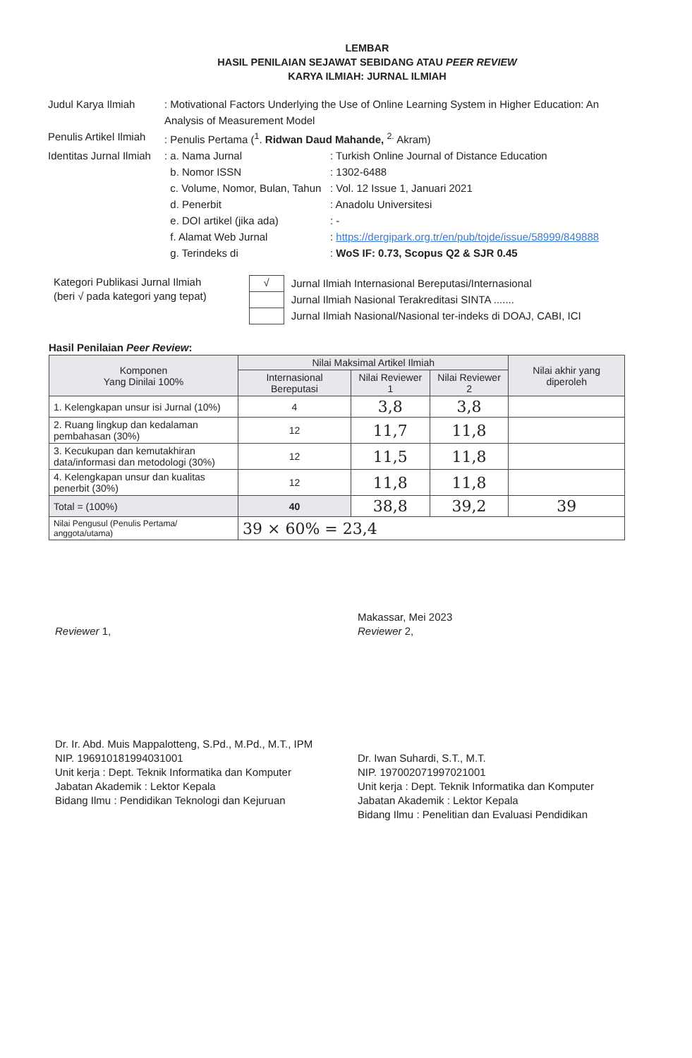LEMBAR
HASIL PENILAIAN SEJAWAT SEBIDANG ATAU PEER REVIEW
KARYA ILMIAH: JURNAL ILMIAH
| Judul Karya Ilmiah | : Motivational Factors Underlying the Use of Online Learning System in Higher Education: An Analysis of Measurement Model | |
| Penulis Artikel Ilmiah | : Penulis Pertama (<sup>1</sup>. Ridwan Daud Mahande, <sup>2.</sup> Akram) | |
| Identitas Jurnal Ilmiah | : a. Nama Jurnal | : Turkish Online Journal of Distance Education |
| | b. Nomor ISSN | : 1302-6488 |
| | c. Volume, Nomor, Bulan, Tahun | : Vol. 12 Issue 1, Januari 2021 |
| | d. Penerbit | : Anadolu Universitesi |
| | e. DOI artikel (jika ada) | : - |
| | f. Alamat Web Jurnal | : https://dergipark.org.tr/en/pub/tojde/issue/58999/849888 |
| | g. Terindeks di | : WoS IF: 0.73, Scopus Q2 & SJR 0.45 |
Kategori Publikasi Jurnal Ilmiah
(beri √ pada kategori yang tepat)
√ Jurnal Ilmiah Internasional Bereputasi/Internasional
Jurnal Ilmiah Nasional Terakreditasi SINTA .......
Jurnal Ilmiah Nasional/Nasional ter-indeks di DOAJ, CABI, ICI
Hasil Penilaian Peer Review:
| Komponen Yang Dinilai 100% | Nilai Maksimal Artikel Ilmiah | | | Nilai akhir yang diperoleh |
| --- | --- | --- | --- | --- |
| | Internasional Bereputasi | Nilai Reviewer 1 | Nilai Reviewer 2 | |
| 1. Kelengkapan unsur isi Jurnal (10%) | 4 | 3,8 | 3,8 | |
| 2. Ruang lingkup dan kedalaman pembahasan (30%) | 12 | 11,7 | 11,8 | |
| 3. Kecukupan dan kemutakhiran data/informasi dan metodologi (30%) | 12 | 11,5 | 11,8 | |
| 4. Kelengkapan unsur dan kualitas penerbit (30%) | 12 | 11,8 | 11,8 | |
| Total = (100%) | 40 | 38,8 | 39,2 | 39 |
| Nilai Pengusul (Penulis Pertama/ anggota/utama) | 39 × 60% = 23,4 | | | |
Reviewer 1,
Dr. Ir. Abd. Muis Mappalotteng, S.Pd., M.Pd., M.T., IPM
NIP. 196910181994031001
Unit kerja : Dept. Teknik Informatika dan Komputer
Jabatan Akademik : Lektor Kepala
Bidang Ilmu : Pendidikan Teknologi dan Kejuruan
Makassar, Mei 2023
Reviewer 2,
Dr. Iwan Suhardi, S.T., M.T.
NIP. 197002071997021001
Unit kerja : Dept. Teknik Informatika dan Komputer
Jabatan Akademik : Lektor Kepala
Bidang Ilmu : Penelitian dan Evaluasi Pendidikan